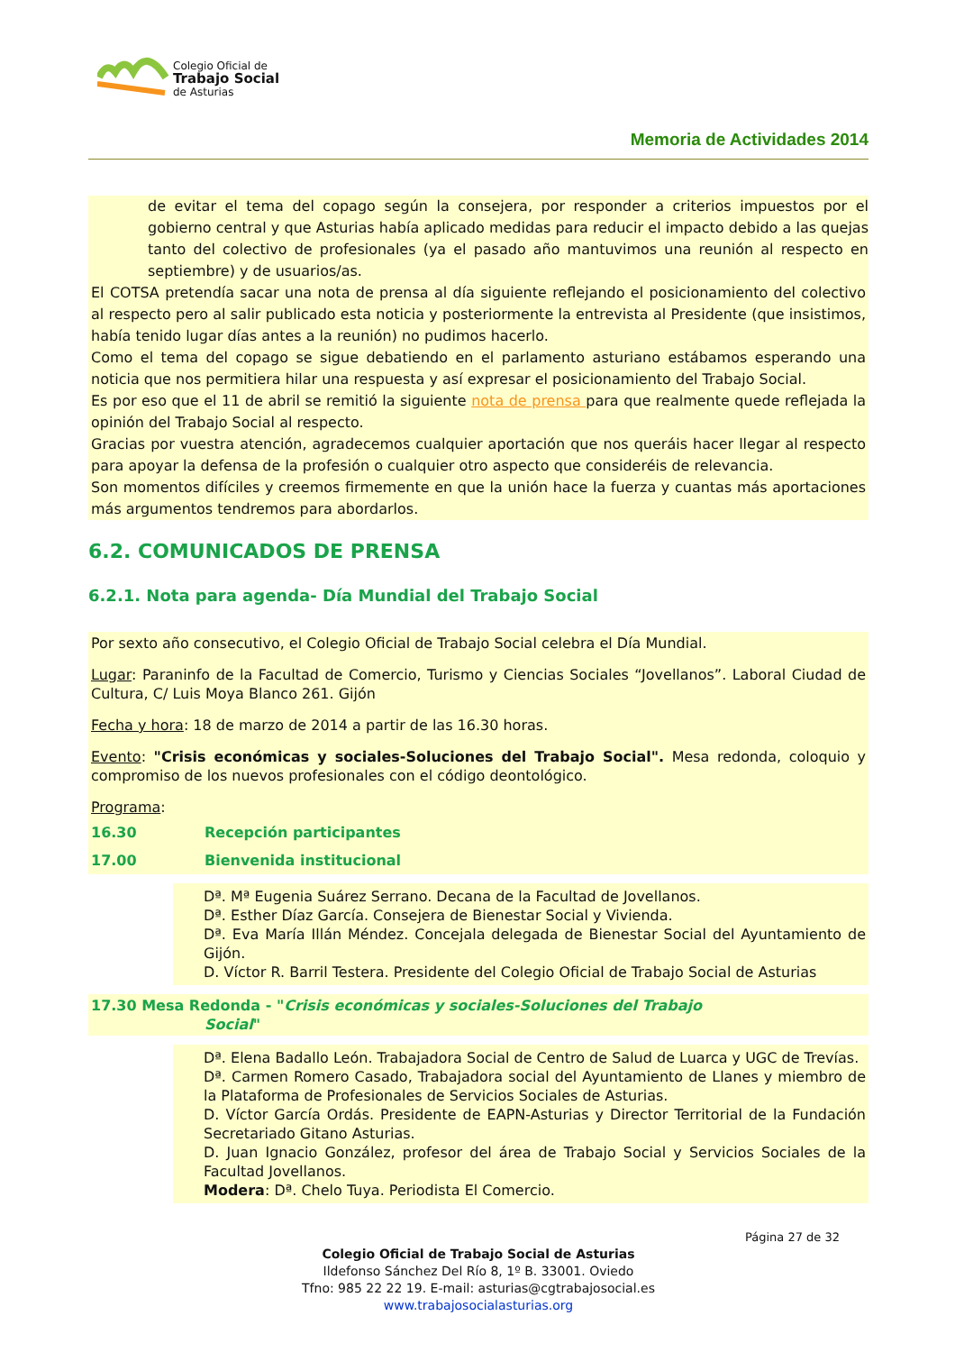Colegio Oficial de
Trabajo Social
de Asturias
Memoria de Actividades 2014
de evitar el tema del copago según la consejera, por responder a criterios impuestos por el gobierno central y que Asturias había aplicado medidas para reducir el impacto debido a las quejas tanto del colectivo de profesionales (ya el pasado año mantuvimos una reunión al respecto en septiembre) y de usuarios/as.
El COTSA pretendía sacar una nota de prensa al día siguiente reflejando el posicionamiento del colectivo al respecto pero al salir publicado esta noticia y posteriormente la entrevista al Presidente (que insistimos, había tenido lugar días antes a la reunión) no pudimos hacerlo.
Como el tema del copago se sigue debatiendo en el parlamento asturiano estábamos esperando una noticia que nos permitiera hilar una respuesta y así expresar el posicionamiento del Trabajo Social.
Es por eso que el 11 de abril se remitió la siguiente nota de prensa para que realmente quede reflejada la opinión del Trabajo Social al respecto.
Gracias por vuestra atención, agradecemos cualquier aportación que nos queráis hacer llegar al respecto para apoyar la defensa de la profesión o cualquier otro aspecto que consideréis de relevancia.
Son momentos difíciles y creemos firmemente en que la unión hace la fuerza y cuantas más aportaciones más argumentos tendremos para abordarlos.
6.2. COMUNICADOS DE PRENSA
6.2.1. Nota para agenda- Día Mundial del Trabajo Social
Por sexto año consecutivo, el Colegio Oficial de Trabajo Social celebra el Día Mundial.
Lugar: Paraninfo de la Facultad de Comercio, Turismo y Ciencias Sociales “Jovellanos”. Laboral Ciudad de Cultura, C/ Luis Moya Blanco 261. Gijón
Fecha y hora: 18 de marzo de 2014 a partir de las 16.30 horas.
Evento: "Crisis económicas y sociales-Soluciones del Trabajo Social". Mesa redonda, coloquio y compromiso de los nuevos profesionales con el código deontológico.
Programa:
16.30 Recepción participantes
17.00 Bienvenida institucional
Dª. Mª Eugenia Suárez Serrano. Decana de la Facultad de Jovellanos.
Dª. Esther Díaz García. Consejera de Bienestar Social y Vivienda.
Dª. Eva María Illán Méndez. Concejala delegada de Bienestar Social del Ayuntamiento de Gijón.
D. Víctor R. Barril Testera. Presidente del Colegio Oficial de Trabajo Social de Asturias
17.30 Mesa Redonda - "Crisis económicas y sociales-Soluciones del Trabajo
Social"
Dª. Elena Badallo León. Trabajadora Social de Centro de Salud de Luarca y UGC de Trevías.
Dª. Carmen Romero Casado, Trabajadora social del Ayuntamiento de Llanes y miembro de la Plataforma de Profesionales de Servicios Sociales de Asturias.
D. Víctor García Ordás. Presidente de EAPN-Asturias y Director Territorial de la Fundación Secretariado Gitano Asturias.
D. Juan Ignacio González, profesor del área de Trabajo Social y Servicios Sociales de la Facultad Jovellanos.
Modera: Dª. Chelo Tuya. Periodista El Comercio.
Página 27 de 32
Colegio Oficial de Trabajo Social de Asturias
Ildefonso Sánchez Del Río 8, 1º B. 33001. Oviedo
Tfno: 985 22 22 19. E-mail: asturias@cgtrabajosocial.es
www.trabajosocialasturias.org